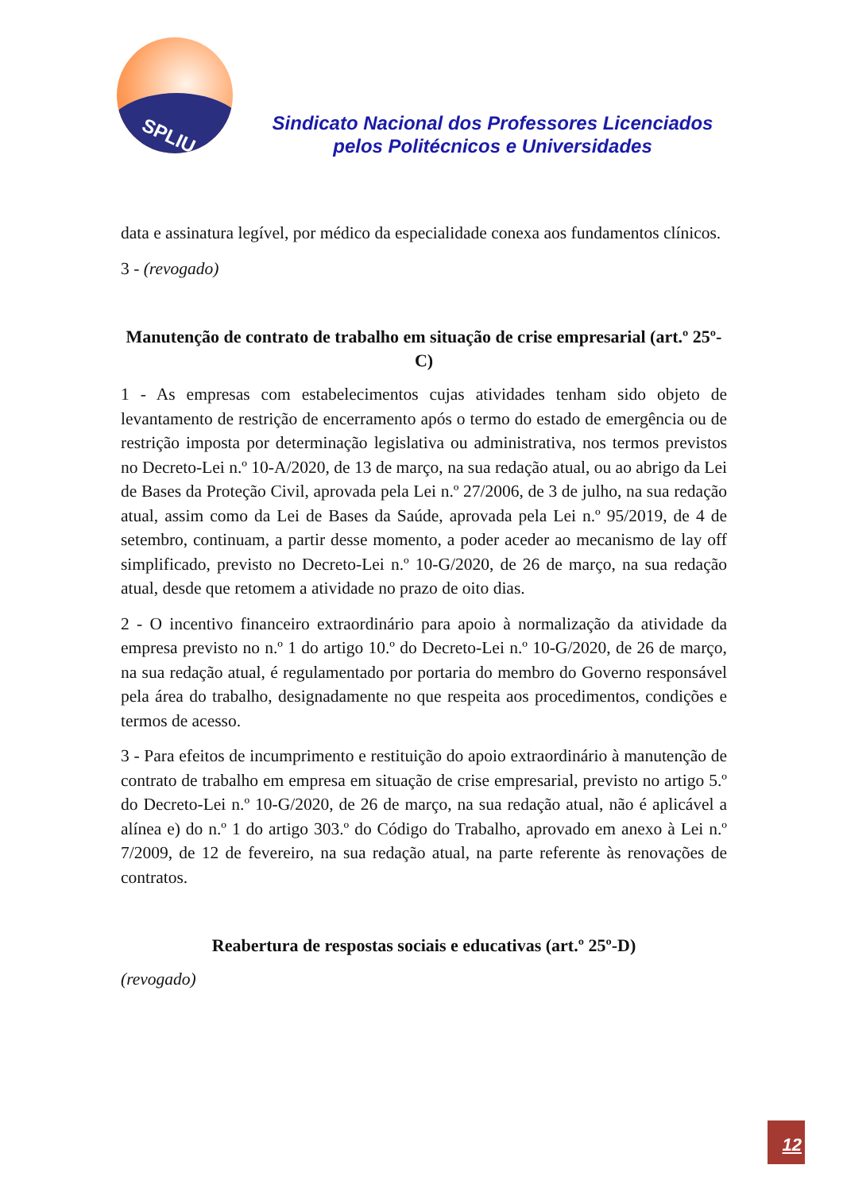SPLIU
Sindicato Nacional dos Professores Licenciados
pelos Politécnicos e Universidades
data e assinatura legível, por médico da especialidade conexa aos fundamentos clínicos.
3 - (revogado)
Manutenção de contrato de trabalho em situação de crise empresarial (art.º 25º-C)
1 - As empresas com estabelecimentos cujas atividades tenham sido objeto de levantamento de restrição de encerramento após o termo do estado de emergência ou de restrição imposta por determinação legislativa ou administrativa, nos termos previstos no Decreto-Lei n.º 10-A/2020, de 13 de março, na sua redação atual, ou ao abrigo da Lei de Bases da Proteção Civil, aprovada pela Lei n.º 27/2006, de 3 de julho, na sua redação atual, assim como da Lei de Bases da Saúde, aprovada pela Lei n.º 95/2019, de 4 de setembro, continuam, a partir desse momento, a poder aceder ao mecanismo de lay off simplificado, previsto no Decreto-Lei n.º 10-G/2020, de 26 de março, na sua redação atual, desde que retomem a atividade no prazo de oito dias.
2 - O incentivo financeiro extraordinário para apoio à normalização da atividade da empresa previsto no n.º 1 do artigo 10.º do Decreto-Lei n.º 10-G/2020, de 26 de março, na sua redação atual, é regulamentado por portaria do membro do Governo responsável pela área do trabalho, designadamente no que respeita aos procedimentos, condições e termos de acesso.
3 - Para efeitos de incumprimento e restituição do apoio extraordinário à manutenção de contrato de trabalho em empresa em situação de crise empresarial, previsto no artigo 5.º do Decreto-Lei n.º 10-G/2020, de 26 de março, na sua redação atual, não é aplicável a alínea e) do n.º 1 do artigo 303.º do Código do Trabalho, aprovado em anexo à Lei n.º 7/2009, de 12 de fevereiro, na sua redação atual, na parte referente às renovações de contratos.
Reabertura de respostas sociais e educativas (art.º 25º-D)
(revogado)
12